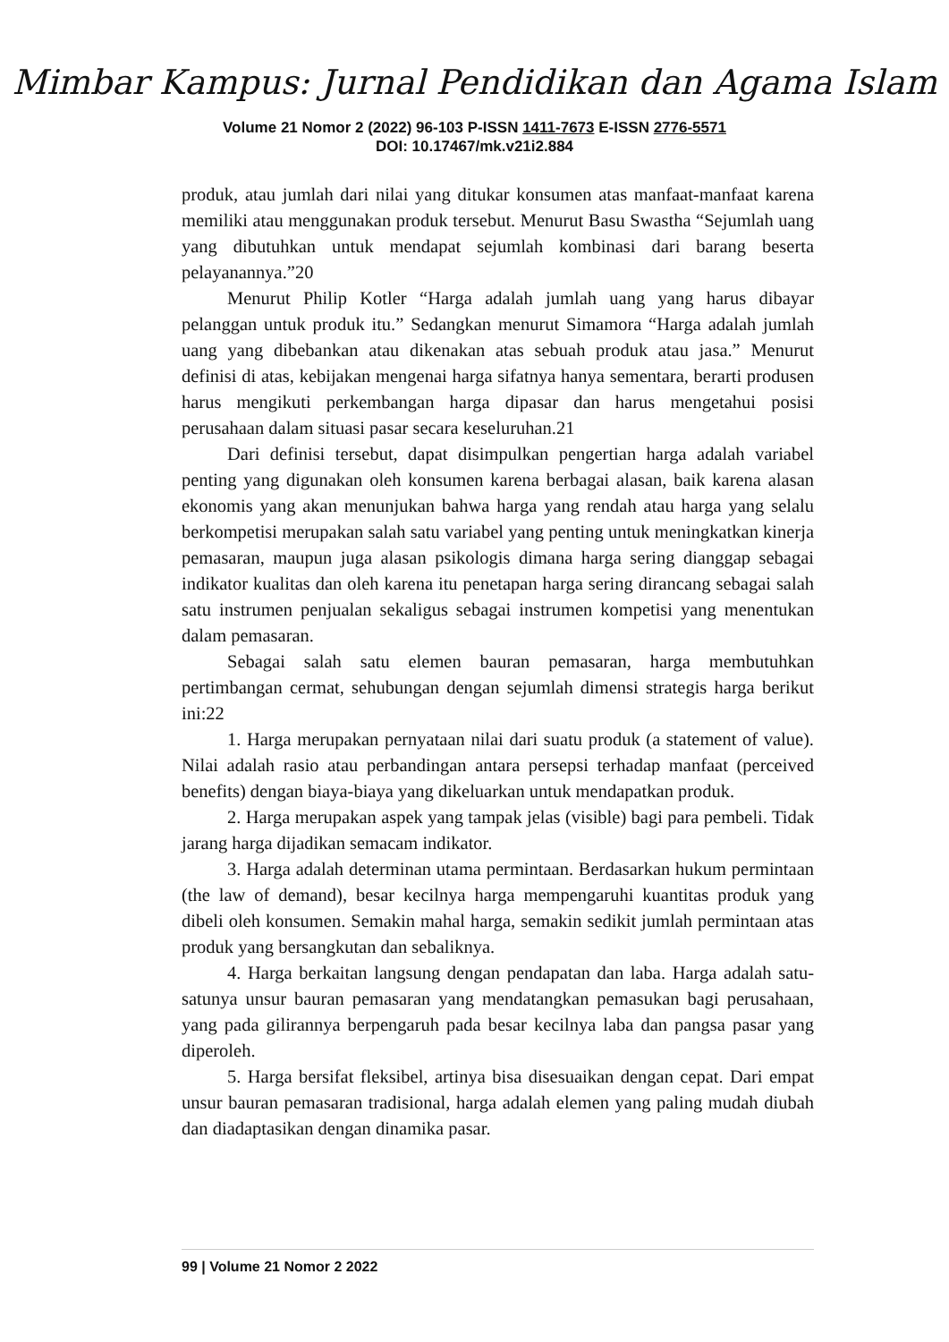Mimbar Kampus: Jurnal Pendidikan dan Agama Islam
Volume 21 Nomor 2 (2022) 96-103 P-ISSN 1411-7673 E-ISSN 2776-5571
DOI: 10.17467/mk.v21i2.884
produk, atau jumlah dari nilai yang ditukar konsumen atas manfaat-manfaat karena memiliki atau menggunakan produk tersebut. Menurut Basu Swastha “Sejumlah uang yang dibutuhkan untuk mendapat sejumlah kombinasi dari barang beserta pelayanannya.”20
Menurut Philip Kotler “Harga adalah jumlah uang yang harus dibayar pelanggan untuk produk itu.” Sedangkan menurut Simamora “Harga adalah jumlah uang yang dibebankan atau dikenakan atas sebuah produk atau jasa.” Menurut definisi di atas, kebijakan mengenai harga sifatnya hanya sementara, berarti produsen harus mengikuti perkembangan harga dipasar dan harus mengetahui posisi perusahaan dalam situasi pasar secara keseluruhan.21
Dari definisi tersebut, dapat disimpulkan pengertian harga adalah variabel penting yang digunakan oleh konsumen karena berbagai alasan, baik karena alasan ekonomis yang akan menunjukan bahwa harga yang rendah atau harga yang selalu berkompetisi merupakan salah satu variabel yang penting untuk meningkatkan kinerja pemasaran, maupun juga alasan psikologis dimana harga sering dianggap sebagai indikator kualitas dan oleh karena itu penetapan harga sering dirancang sebagai salah satu instrumen penjualan sekaligus sebagai instrumen kompetisi yang menentukan dalam pemasaran.
Sebagai salah satu elemen bauran pemasaran, harga membutuhkan pertimbangan cermat, sehubungan dengan sejumlah dimensi strategis harga berikut ini:22
1. Harga merupakan pernyataan nilai dari suatu produk (a statement of value). Nilai adalah rasio atau perbandingan antara persepsi terhadap manfaat (perceived benefits) dengan biaya-biaya yang dikeluarkan untuk mendapatkan produk.
2. Harga merupakan aspek yang tampak jelas (visible) bagi para pembeli. Tidak jarang harga dijadikan semacam indikator.
3. Harga adalah determinan utama permintaan. Berdasarkan hukum permintaan (the law of demand), besar kecilnya harga mempengaruhi kuantitas produk yang dibeli oleh konsumen. Semakin mahal harga, semakin sedikit jumlah permintaan atas produk yang bersangkutan dan sebaliknya.
4. Harga berkaitan langsung dengan pendapatan dan laba. Harga adalah satu- satunya unsur bauran pemasaran yang mendatangkan pemasukan bagi perusahaan, yang pada gilirannya berpengaruh pada besar kecilnya laba dan pangsa pasar yang diperoleh.
5. Harga bersifat fleksibel, artinya bisa disesuaikan dengan cepat. Dari empat unsur bauran pemasaran tradisional, harga adalah elemen yang paling mudah diubah dan diadaptasikan dengan dinamika pasar.
99 | Volume 21 Nomor 2 2022